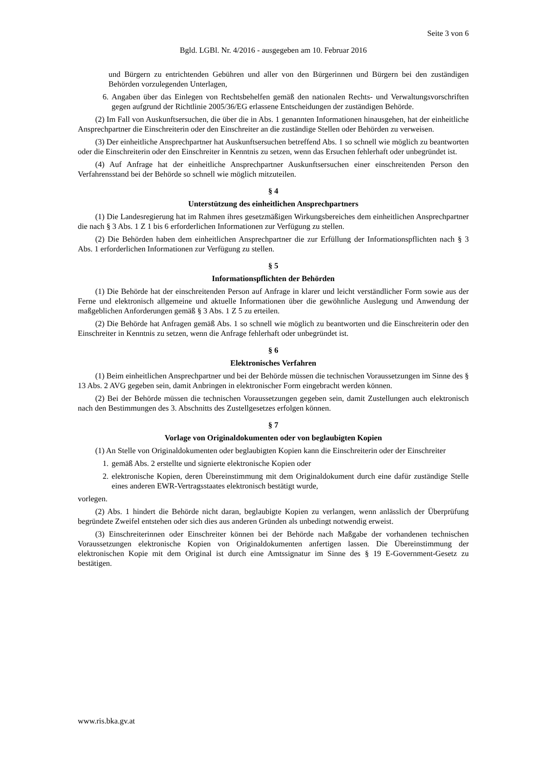Seite 3 von 6
Bgld. LGBl. Nr. 4/2016 - ausgegeben am 10. Februar 2016
und Bürgern zu entrichtenden Gebühren und aller von den Bürgerinnen und Bürgern bei den zuständigen Behörden vorzulegenden Unterlagen,
6. Angaben über das Einlegen von Rechtsbehelfen gemäß den nationalen Rechts- und Verwaltungsvorschriften gegen aufgrund der Richtlinie 2005/36/EG erlassene Entscheidungen der zuständigen Behörde.
(2) Im Fall von Auskunftsersuchen, die über die in Abs. 1 genannten Informationen hinausgehen, hat der einheitliche Ansprechpartner die Einschreiterin oder den Einschreiter an die zuständige Stellen oder Behörden zu verweisen.
(3) Der einheitliche Ansprechpartner hat Auskunftsersuchen betreffend Abs. 1 so schnell wie möglich zu beantworten oder die Einschreiterin oder den Einschreiter in Kenntnis zu setzen, wenn das Ersuchen fehlerhaft oder unbegründet ist.
(4) Auf Anfrage hat der einheitliche Ansprechpartner Auskunftsersuchen einer einschreitenden Person den Verfahrensstand bei der Behörde so schnell wie möglich mitzuteilen.
§ 4
Unterstützung des einheitlichen Ansprechpartners
(1) Die Landesregierung hat im Rahmen ihres gesetzmäßigen Wirkungsbereiches dem einheitlichen Ansprechpartner die nach § 3 Abs. 1 Z 1 bis 6 erforderlichen Informationen zur Verfügung zu stellen.
(2) Die Behörden haben dem einheitlichen Ansprechpartner die zur Erfüllung der Informationspflichten nach § 3 Abs. 1 erforderlichen Informationen zur Verfügung zu stellen.
§ 5
Informationspflichten der Behörden
(1) Die Behörde hat der einschreitenden Person auf Anfrage in klarer und leicht verständlicher Form sowie aus der Ferne und elektronisch allgemeine und aktuelle Informationen über die gewöhnliche Auslegung und Anwendung der maßgeblichen Anforderungen gemäß § 3 Abs. 1 Z 5 zu erteilen.
(2) Die Behörde hat Anfragen gemäß Abs. 1 so schnell wie möglich zu beantworten und die Einschreiterin oder den Einschreiter in Kenntnis zu setzen, wenn die Anfrage fehlerhaft oder unbegründet ist.
§ 6
Elektronisches Verfahren
(1) Beim einheitlichen Ansprechpartner und bei der Behörde müssen die technischen Voraussetzungen im Sinne des § 13 Abs. 2 AVG gegeben sein, damit Anbringen in elektronischer Form eingebracht werden können.
(2) Bei der Behörde müssen die technischen Voraussetzungen gegeben sein, damit Zustellungen auch elektronisch nach den Bestimmungen des 3. Abschnitts des Zustellgesetzes erfolgen können.
§ 7
Vorlage von Originaldokumenten oder von beglaubigten Kopien
(1) An Stelle von Originaldokumenten oder beglaubigten Kopien kann die Einschreiterin oder der Einschreiter
1. gemäß Abs. 2 erstellte und signierte elektronische Kopien oder
2. elektronische Kopien, deren Übereinstimmung mit dem Originaldokument durch eine dafür zuständige Stelle eines anderen EWR-Vertragsstaates elektronisch bestätigt wurde,
vorlegen.
(2) Abs. 1 hindert die Behörde nicht daran, beglaubigte Kopien zu verlangen, wenn anlässlich der Überprüfung begründete Zweifel entstehen oder sich dies aus anderen Gründen als unbedingt notwendig erweist.
(3) Einschreiterinnen oder Einschreiter können bei der Behörde nach Maßgabe der vorhandenen technischen Voraussetzungen elektronische Kopien von Originaldokumenten anfertigen lassen. Die Übereinstimmung der elektronischen Kopie mit dem Original ist durch eine Amtssignatur im Sinne des § 19 E-Government-Gesetz zu bestätigen.
www.ris.bka.gv.at